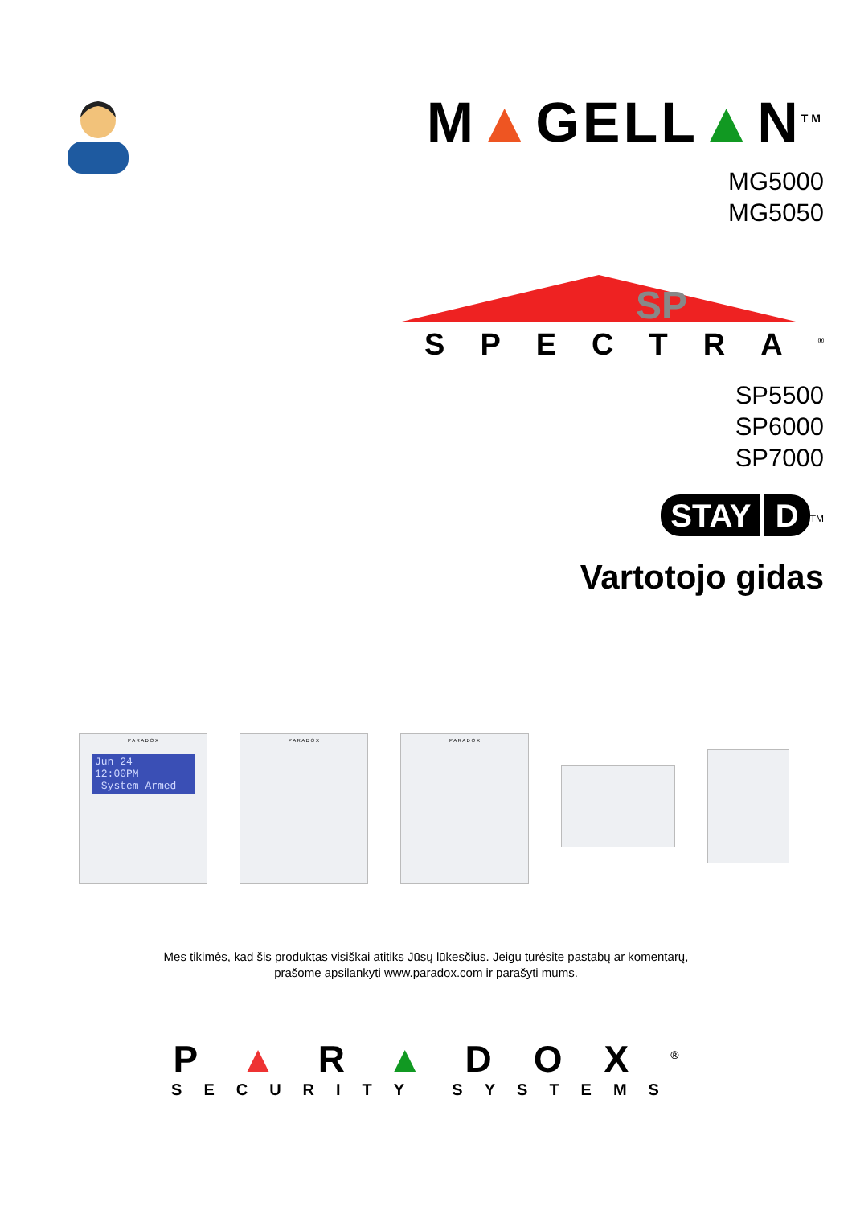M▲GELL▲N<sup>TM</sup>
MG5000
MG5050
SP
SPECTRA<sup>®</sup>
SP5500
SP6000
SP7000
STAY D<sup>TM</sup>
Vartotojo gidas
P A R A D O X
Jun 24 12:00PM
System Armed
P A R A D O X P A R A D O X
Mes tikimės, kad šis produktas visiškai atitiks Jūsų lūkesčius. Jeigu turėsite pastabų ar komentarų,
prašome apsilankyti www.paradox.com ir parašyti mums.
P▲R▲DOX<sup>®</sup>
SECURITY SYSTEMS